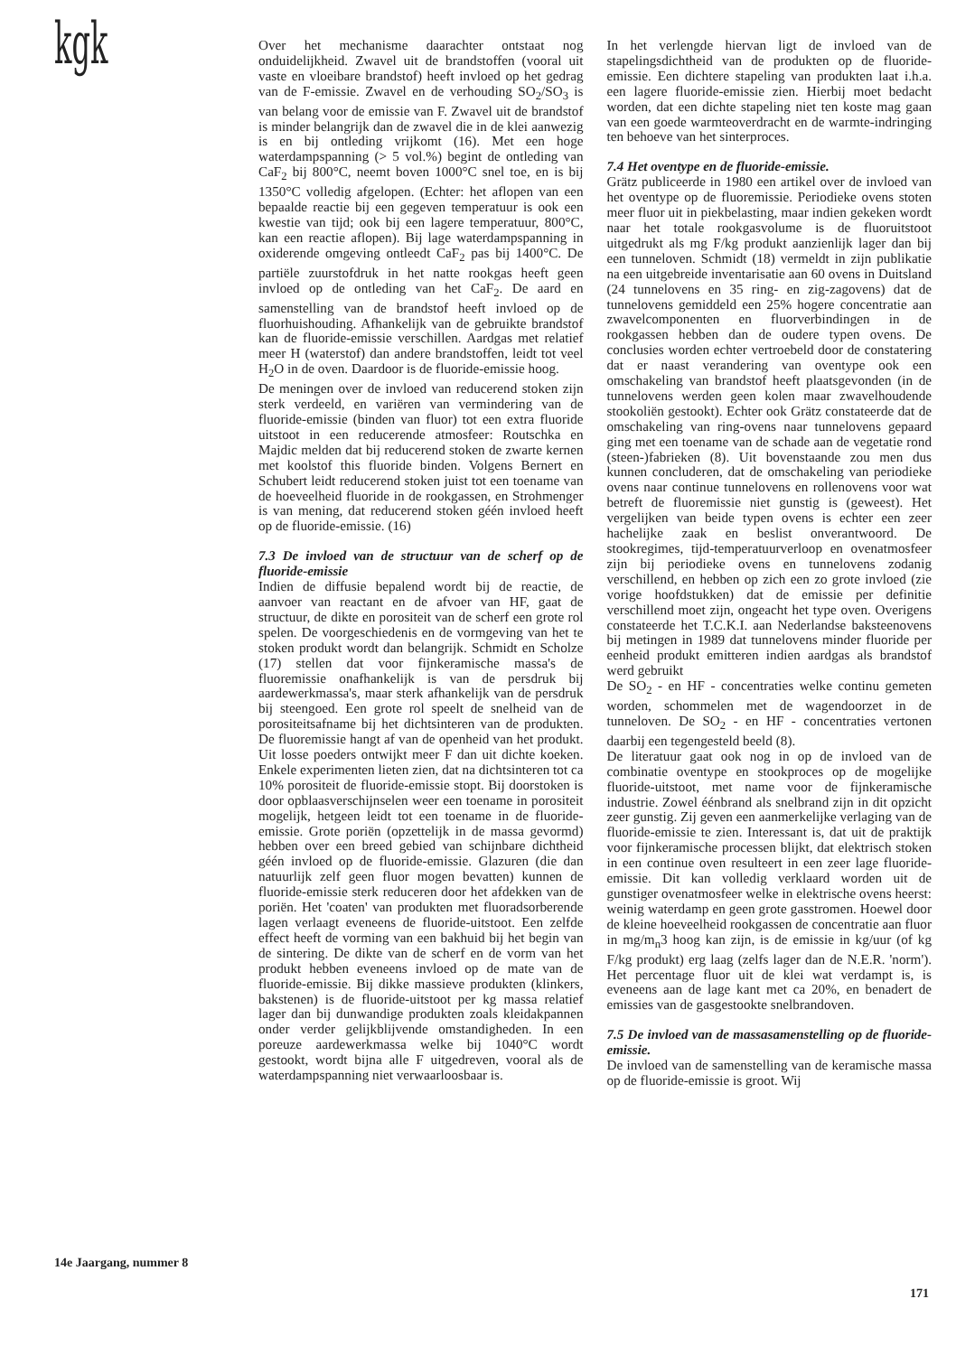kgk
Over het mechanisme daarachter ontstaat nog onduidelijkheid. Zwavel uit de brandstoffen (vooral uit vaste en vloeibare brandstof) heeft invloed op het gedrag van de F-emissie. Zwavel en de verhouding SO<sub>2</sub>/SO<sub>3</sub> is van belang voor de emissie van F. Zwavel uit de brandstof is minder belangrijk dan de zwavel die in de klei aanwezig is en bij ontleding vrijkomt (16). Met een hoge waterdampspanning (> 5 vol.%) begint de ontleding van CaF<sub>2</sub> bij 800°C, neemt boven 1000°C snel toe, en is bij 1350°C volledig afgelopen. (Echter: het aflopen van een bepaalde reactie bij een gegeven temperatuur is ook een kwestie van tijd; ook bij een lagere temperatuur, 800°C, kan een reactie aflopen). Bij lage waterdampspanning in oxiderende omgeving ontleedt CaF<sub>2</sub> pas bij 1400°C. De partiële zuurstofdruk in het natte rookgas heeft geen invloed op de ontleding van het CaF<sub>2</sub>. De aard en samenstelling van de brandstof heeft invloed op de fluorhuishouding. Afhankelijk van de gebruikte brandstof kan de fluoride-emissie verschillen. Aardgas met relatief meer H (waterstof) dan andere brandstoffen, leidt tot veel H<sub>2</sub>O in de oven. Daardoor is de fluoride-emissie hoog.
De meningen over de invloed van reducerend stoken zijn sterk verdeeld, en variëren van vermindering van de fluoride-emissie (binden van fluor) tot een extra fluoride uitstoot in een reducerende atmosfeer: Routschka en Majdic melden dat bij reducerend stoken de zwarte kernen met koolstof this fluoride binden. Volgens Bernert en Schubert leidt reducerend stoken juist tot een toename van de hoeveelheid fluoride in de rookgassen, en Strohmenger is van mening, dat reducerend stoken géén invloed heeft op de fluoride-emissie. (16)
7.3 De invloed van de structuur van de scherf op de fluoride-emissie
Indien de diffusie bepalend wordt bij de reactie, de aanvoer van reactant en de afvoer van HF, gaat de structuur, de dikte en porositeit van de scherf een grote rol spelen. De voorgeschiedenis en de vormgeving van het te stoken produkt wordt dan belangrijk. Schmidt en Scholze (17) stellen dat voor fijnkeramische massa's de fluoremissie onafhankelijk is van de persdruk bij aardewerkmassa's, maar sterk afhankelijk van de persdruk bij steengoed. Een grote rol speelt de snelheid van de porositeitsafname bij het dichtsinteren van de produkten. De fluoremissie hangt af van de openheid van het produkt. Uit losse poeders ontwijkt meer F dan uit dichte koeken. Enkele experimenten lieten zien, dat na dichtsinteren tot ca 10% porositeit de fluoride-emissie stopt. Bij doorstoken is door opblaasverschijnselen weer een toename in porositeit mogelijk, hetgeen leidt tot een toename in de fluoride-emissie. Grote poriën (opzettelijk in de massa gevormd) hebben over een breed gebied van schijnbare dichtheid géén invloed op de fluoride-emissie. Glazuren (die dan natuurlijk zelf geen fluor mogen bevatten) kunnen de fluoride-emissie sterk reduceren door het afdekken van de poriën. Het 'coaten' van produkten met fluoradsorberende lagen verlaagt eveneens de fluoride-uitstoot. Een zelfde effect heeft de vorming van een bakhuid bij het begin van de sintering. De dikte van de scherf en de vorm van het produkt hebben eveneens invloed op de mate van de fluoride-emissie. Bij dikke massieve produkten (klinkers, bakstenen) is de fluoride-uitstoot per kg massa relatief lager dan bij dunwandige produkten zoals kleidakpannen onder verder gelijkblijvende omstandigheden. In een poreuze aardewerkmassa welke bij 1040°C wordt gestookt, wordt bijna alle F uitgedreven, vooral als de waterdampspanning niet verwaarloosbaar is.
In het verlengde hiervan ligt de invloed van de stapelingsdichtheid van de produkten op de fluoride-emissie. Een dichtere stapeling van produkten laat i.h.a. een lagere fluoride-emissie zien. Hierbij moet bedacht worden, dat een dichte stapeling niet ten koste mag gaan van een goede warmteoverdracht en de warmte-indringing ten behoeve van het sinterproces.
7.4 Het oventype en de fluoride-emissie.
Grätz publiceerde in 1980 een artikel over de invloed van het oventype op de fluoremissie. Periodieke ovens stoten meer fluor uit in piekbelasting, maar indien gekeken wordt naar het totale rookgasvolume is de fluoruitstoot uitgedrukt als mg F/kg produkt aanzienlijk lager dan bij een tunneloven. Schmidt (18) vermeldt in zijn publikatie na een uitgebreide inventarisatie aan 60 ovens in Duitsland (24 tunnelovens en 35 ring- en zig-zagovens) dat de tunnelovens gemiddeld een 25% hogere concentratie aan zwavelcomponenten en fluorverbindingen in de rookgassen hebben dan de oudere typen ovens. De conclusies worden echter vertroebeld door de constatering dat er naast verandering van oventype ook een omschakeling van brandstof heeft plaatsgevonden (in de tunnelovens werden geen kolen maar zwavelhoudende stookoliën gestookt). Echter ook Grätz constateerde dat de omschakeling van ring-ovens naar tunnelovens gepaard ging met een toename van de schade aan de vegetatie rond (steen-)fabrieken (8). Uit bovenstaande zou men dus kunnen concluderen, dat de omschakeling van periodieke ovens naar continue tunnelovens en rollenovens voor wat betreft de fluoremissie niet gunstig is (geweest). Het vergelijken van beide typen ovens is echter een zeer hachelijke zaak en beslist onverantwoord. De stookregimes, tijd-temperatuurverloop en ovenatmosfeer zijn bij periodieke ovens en tunnelovens zodanig verschillend, en hebben op zich een zo grote invloed (zie vorige hoofdstukken) dat de emissie per definitie verschillend moet zijn, ongeacht het type oven. Overigens constateerde het T.C.K.I. aan Nederlandse baksteenovens bij metingen in 1989 dat tunnelovens minder fluoride per eenheid produkt emitteren indien aardgas als brandstof werd gebruikt
De SO<sub>2</sub> - en HF - concentraties welke continu gemeten worden, schommelen met de wagendoorzet in de tunneloven. De SO<sub>2</sub> - en HF - concentraties vertonen daarbij een tegengesteld beeld (8).
De literatuur gaat ook nog in op de invloed van de combinatie oventype en stookproces op de mogelijke fluoride-uitstoot, met name voor de fijnkeramische industrie. Zowel éénbrand als snelbrand zijn in dit opzicht zeer gunstig. Zij geven een aanmerkelijke verlaging van de fluoride-emissie te zien. Interessant is, dat uit de praktijk voor fijnkeramische processen blijkt, dat elektrisch stoken in een continue oven resulteert in een zeer lage fluoride-emissie. Dit kan volledig verklaard worden uit de gunstiger ovenatmosfeer welke in elektrische ovens heerst: weinig waterdamp en geen grote gasstromen. Hoewel door de kleine hoeveelheid rookgassen de concentratie aan fluor in mg/m<sub>n</sub>3 hoog kan zijn, is de emissie in kg/uur (of kg F/kg produkt) erg laag (zelfs lager dan de N.E.R. 'norm'). Het percentage fluor uit de klei wat verdampt is, is eveneens aan de lage kant met ca 20%, en benadert de emissies van de gasgestookte snelbrandoven.
7.5 De invloed van de massasamenstelling op de fluoride-emissie.
De invloed van de samenstelling van de keramische massa op de fluoride-emissie is groot. Wij
14e Jaargang, nummer 8
171